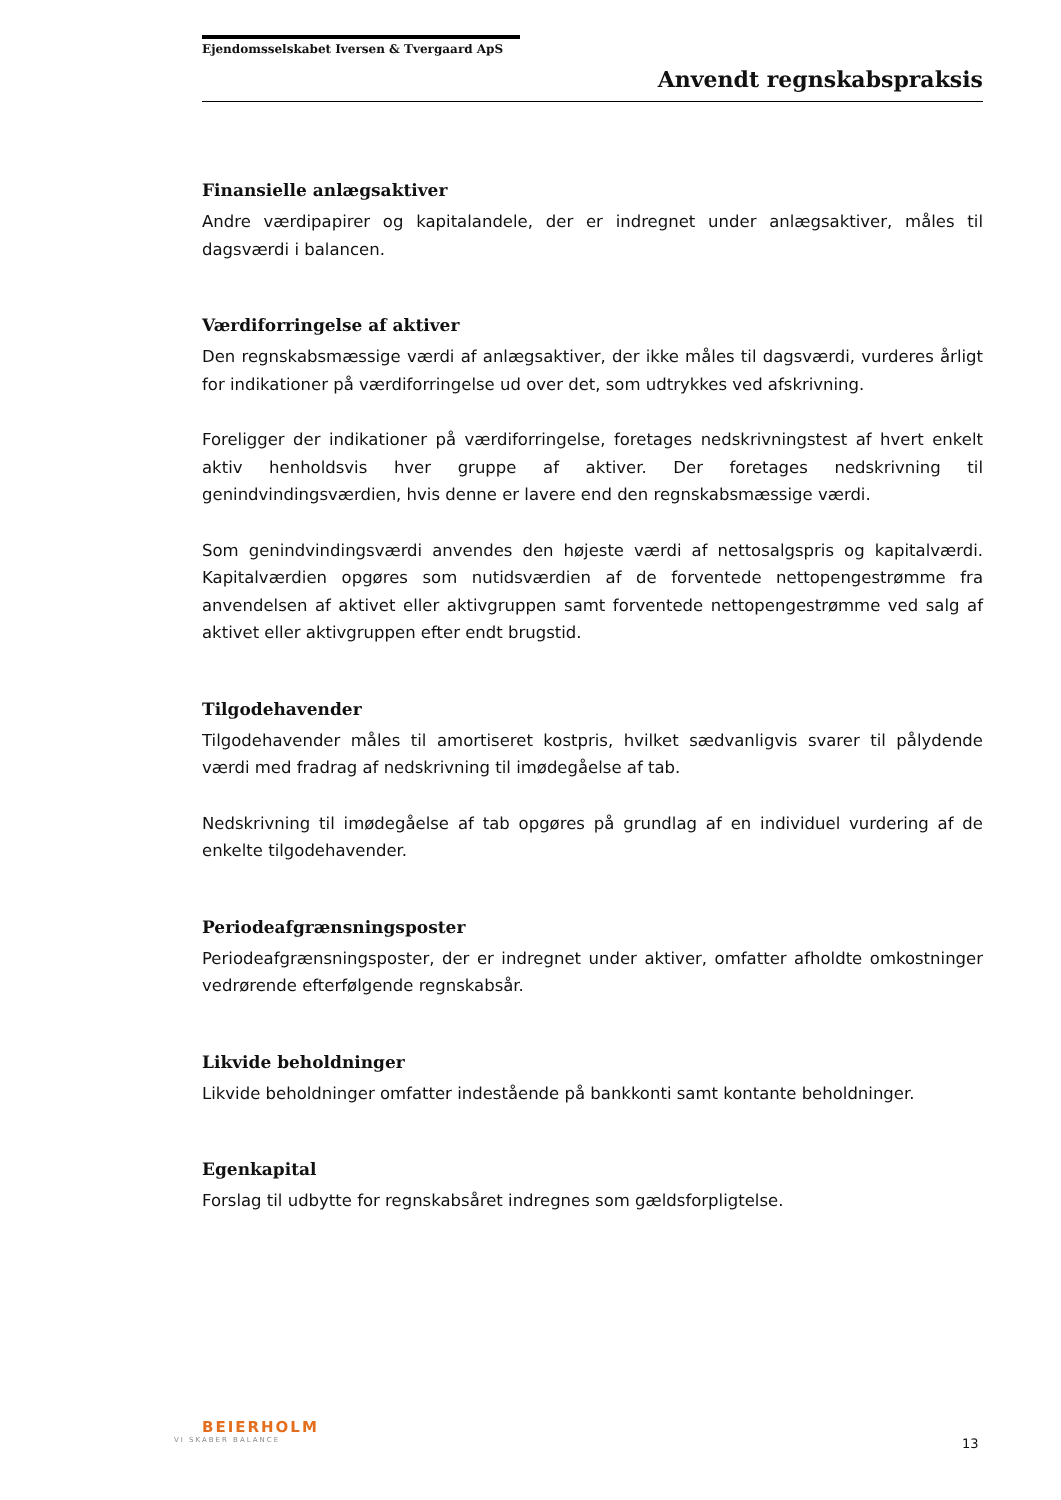Ejendomsselskabet Iversen & Tvergaard ApS
Anvendt regnskabspraksis
Finansielle anlægsaktiver
Andre værdipapirer og kapitalandele, der er indregnet under anlægsaktiver, måles til dagsværdi i balancen.
Værdiforringelse af aktiver
Den regnskabsmæssige værdi af anlægsaktiver, der ikke måles til dagsværdi, vurderes årligt for indikationer på værdiforringelse ud over det, som udtrykkes ved afskrivning.
Foreligger der indikationer på værdiforringelse, foretages nedskrivningstest af hvert enkelt aktiv henholdsvis hver gruppe af aktiver. Der foretages nedskrivning til genindvindingsværdien, hvis denne er lavere end den regnskabsmæssige værdi.
Som genindvindingsværdi anvendes den højeste værdi af nettosalgspris og kapitalværdi. Kapitalværdien opgøres som nutidsværdien af de forventede nettopengestrømme fra anvendelsen af aktivet eller aktivgruppen samt forventede nettopengestrømme ved salg af aktivet eller aktivgruppen efter endt brugstid.
Tilgodehavender
Tilgodehavender måles til amortiseret kostpris, hvilket sædvanligvis svarer til pålydende værdi med fradrag af nedskrivning til imødegåelse af tab.
Nedskrivning til imødegåelse af tab opgøres på grundlag af en individuel vurdering af de enkelte tilgodehavender.
Periodeafgrænsningsposter
Periodeafgrænsningsposter, der er indregnet under aktiver, omfatter afholdte omkostninger vedrørende efterfølgende regnskabsår.
Likvide beholdninger
Likvide beholdninger omfatter indestående på bankkonti samt kontante beholdninger.
Egenkapital
Forslag til udbytte for regnskabsåret indregnes som gældsforpligtelse.
BEIERHOLM
VI SKABER BALANCE 13